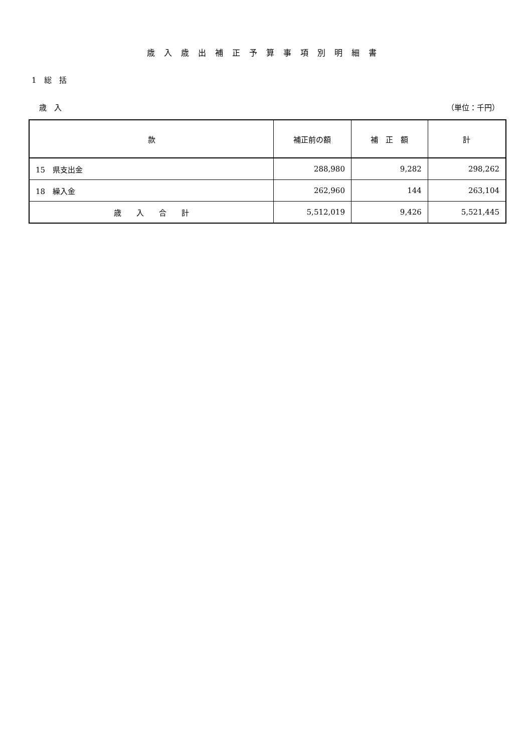歳入歳出補正予算事項別明細書
1　総　括
歳　入 （単位：千円）
| 款 | 補正前の額 | 補 正 額 | 計 |
| --- | --- | --- | --- |
| 15 県支出金 | 288,980 | 9,282 | 298,262 |
| 18 繰入金 | 262,960 | 144 | 263,104 |
| 歳 入 合 計 | 5,512,019 | 9,426 | 5,521,445 |